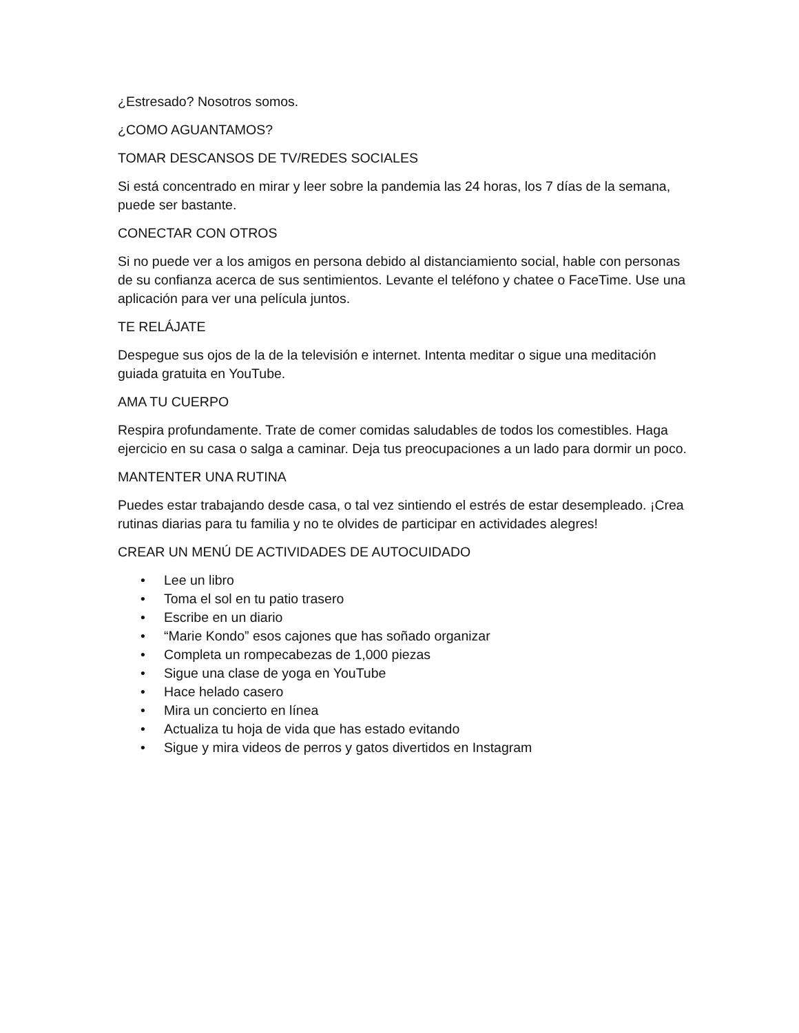¿Estresado? Nosotros somos.
¿COMO AGUANTAMOS?
TOMAR DESCANSOS DE TV/REDES SOCIALES
Si está concentrado en mirar y leer sobre la pandemia las 24 horas, los 7 días de la semana, puede ser bastante.
CONECTAR CON OTROS
Si no puede ver a los amigos en persona debido al distanciamiento social, hable con personas de su confianza acerca de sus sentimientos. Levante el teléfono y chatee o FaceTime. Use una aplicación para ver una película juntos.
TE RELÁJATE
Despegue sus ojos de la de la televisión e internet. Intenta meditar o sigue una meditación guiada gratuita en YouTube.
AMA TU CUERPO
Respira profundamente. Trate de comer comidas saludables de todos los comestibles. Haga ejercicio en su casa o salga a caminar. Deja tus preocupaciones a un lado para dormir un poco.
MANTENTER UNA RUTINA
Puedes estar trabajando desde casa, o tal vez sintiendo el estrés de estar desempleado. ¡Crea rutinas diarias para tu familia y no te olvides de participar en actividades alegres!
CREAR UN MENÚ DE ACTIVIDADES DE AUTOCUIDADO
• Lee un libro
• Toma el sol en tu patio trasero
• Escribe en un diario
• “Marie Kondo” esos cajones que has soñado organizar
• Completa un rompecabezas de 1,000 piezas
• Sigue una clase de yoga en YouTube
• Hace helado casero
• Mira un concierto en línea
• Actualiza tu hoja de vida que has estado evitando
• Sigue y mira videos de perros y gatos divertidos en Instagram